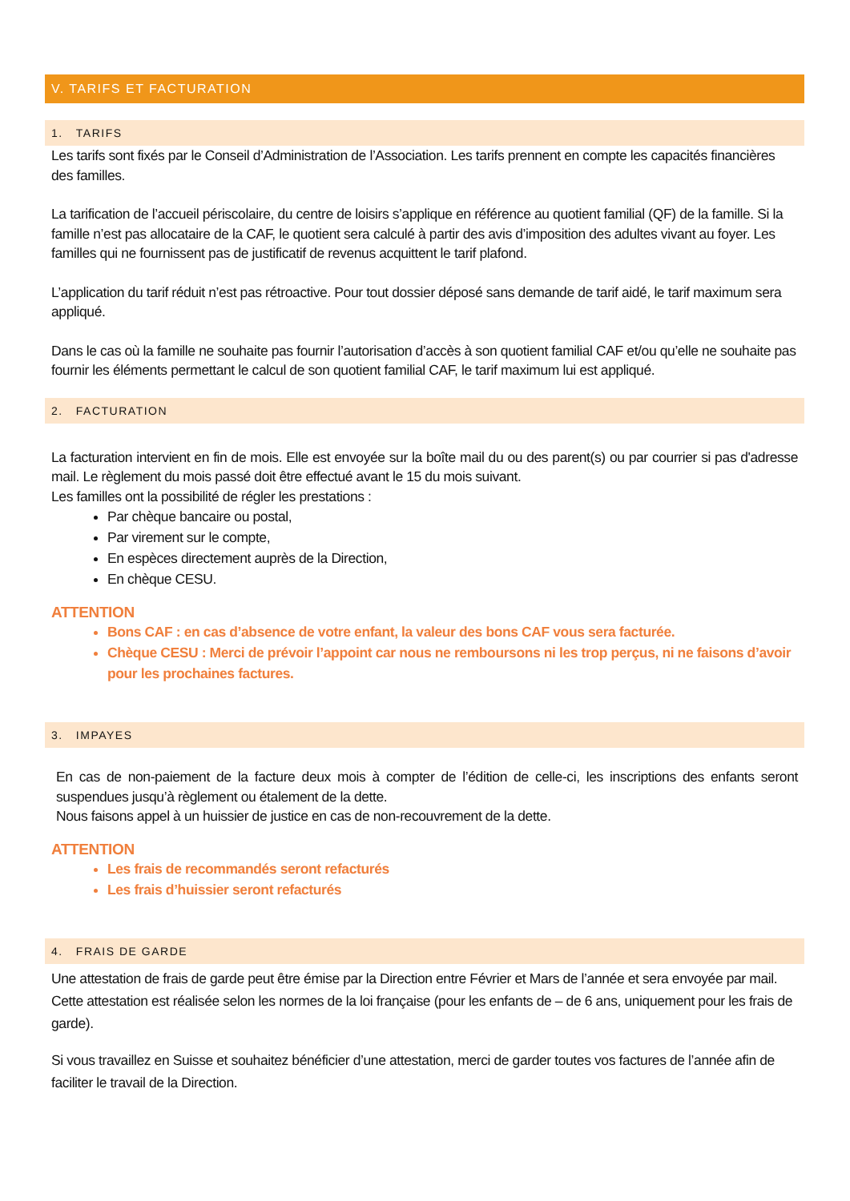V. TARIFS ET FACTURATION
1. TARIFS
Les tarifs sont fixés par le Conseil d’Administration de l’Association. Les tarifs prennent en compte les capacités financières des familles.
La tarification de l’accueil périscolaire, du centre de loisirs s’applique en référence au quotient familial (QF) de la famille. Si la famille n’est pas allocataire de la CAF, le quotient sera calculé à partir des avis d’imposition des adultes vivant au foyer. Les familles qui ne fournissent pas de justificatif de revenus acquittent le tarif plafond.
L’application du tarif réduit n’est pas rétroactive. Pour tout dossier déposé sans demande de tarif aidé, le tarif maximum sera appliqué.
Dans le cas où la famille ne souhaite pas fournir l’autorisation d’accès à son quotient familial CAF et/ou qu’elle ne souhaite pas fournir les éléments permettant le calcul de son quotient familial CAF, le tarif maximum lui est appliqué.
2. FACTURATION
La facturation intervient en fin de mois. Elle est envoyée sur la boîte mail du ou des parent(s) ou par courrier si pas d'adresse mail. Le règlement du mois passé doit être effectué avant le 15 du mois suivant.
Les familles ont la possibilité de régler les prestations :
Par chèque bancaire ou postal,
Par virement sur le compte,
En espèces directement auprès de la Direction,
En chèque CESU.
ATTENTION
Bons CAF : en cas d’absence de votre enfant, la valeur des bons CAF vous sera facturée.
Chèque CESU : Merci de prévoir l’appoint car nous ne remboursons ni les trop perçus, ni ne faisons d’avoir pour les prochaines factures.
3. IMPAYES
En cas de non-paiement de la facture deux mois à compter de l’édition de celle-ci, les inscriptions des enfants seront suspendues jusqu’à règlement ou étalement de la dette.
Nous faisons appel à un huissier de justice en cas de non-recouvrement de la dette.
ATTENTION
Les frais de recommandés seront refacturés
Les frais d’huissier seront refacturés
4. FRAIS DE GARDE
Une attestation de frais de garde peut être émise par la Direction entre Février et Mars de l’année et sera envoyée par mail. Cette attestation est réalisée selon les normes de la loi française (pour les enfants de – de 6 ans, uniquement pour les frais de garde).
Si vous travaillez en Suisse et souhaitez bénéficier d’une attestation, merci de garder toutes vos factures de l’année afin de faciliter le travail de la Direction.